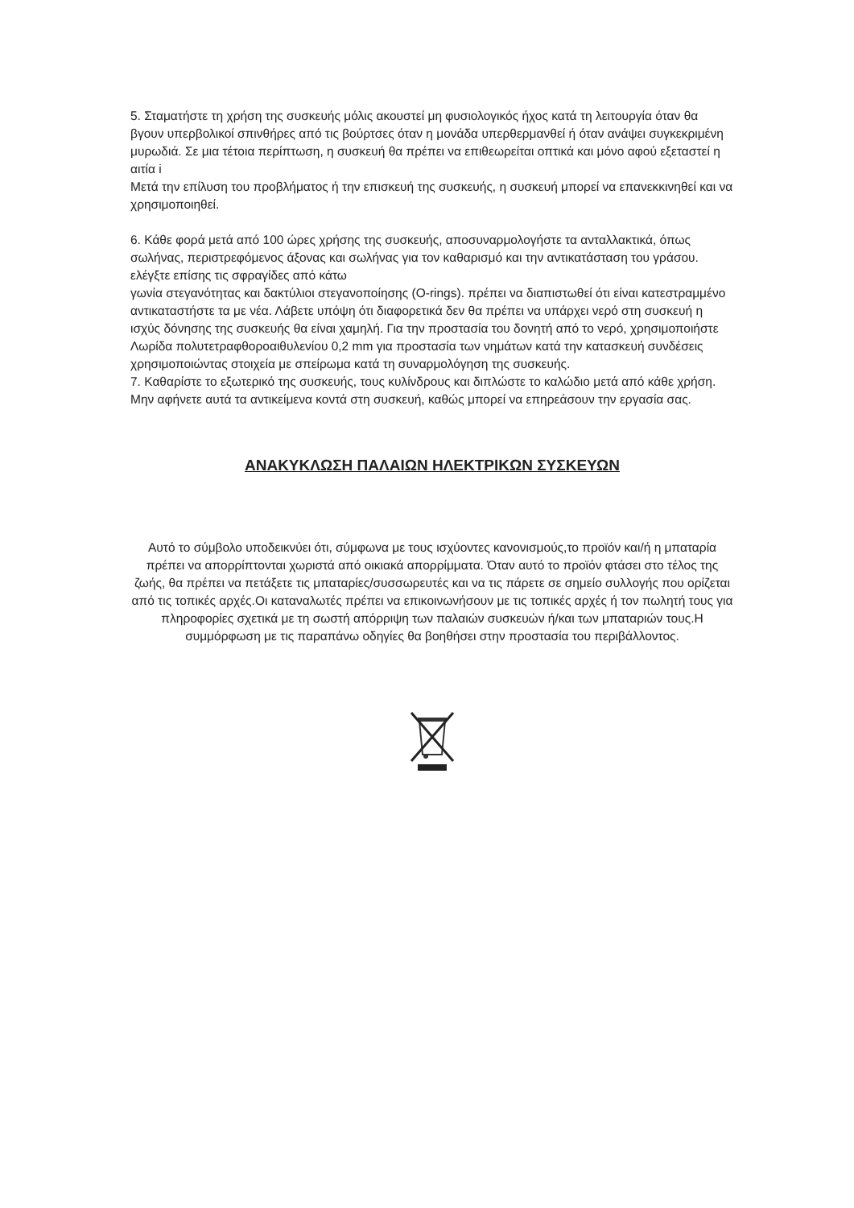5. Σταματήστε τη χρήση της συσκευής μόλις ακουστεί μη φυσιολογικός ήχος κατά τη λειτουργία όταν θα βγουν υπερβολικοί σπινθήρες από τις βούρτσες όταν η μονάδα υπερθερμανθεί ή όταν ανάψει συγκεκριμένη μυρωδιά. Σε μια τέτοια περίπτωση, η συσκευή θα πρέπει να επιθεωρείται οπτικά και μόνο αφού εξεταστεί η αιτία i
Μετά την επίλυση του προβλήματος ή την επισκευή της συσκευής, η συσκευή μπορεί να επανεκκινηθεί και να χρησιμοποιηθεί.
6. Κάθε φορά μετά από 100 ώρες χρήσης της συσκευής, αποσυναρμολογήστε τα ανταλλακτικά, όπως σωλήνας, περιστρεφόμενος άξονας και σωλήνας για τον καθαρισμό και την αντικατάσταση του γράσου. ελέγξτε επίσης τις σφραγίδες από κάτω
γωνία στεγανότητας και δακτύλιοι στεγανοποίησης (O-rings). πρέπει να διαπιστωθεί ότι είναι κατεστραμμένο αντικαταστήστε τα με νέα. Λάβετε υπόψη ότι διαφορετικά δεν θα πρέπει να υπάρχει νερό στη συσκευή η ισχύς δόνησης της συσκευής θα είναι χαμηλή. Για την προστασία του δονητή από το νερό, χρησιμοποιήστε
Λωρίδα πολυτετραφθοροαιθυλενίου 0,2 mm για προστασία των νημάτων κατά την κατασκευή συνδέσεις χρησιμοποιώντας στοιχεία με σπείρωμα κατά τη συναρμολόγηση της συσκευής.
7. Καθαρίστε το εξωτερικό της συσκευής, τους κυλίνδρους και διπλώστε το καλώδιο μετά από κάθε χρήση. Μην αφήνετε αυτά τα αντικείμενα κοντά στη συσκευή, καθώς μπορεί να επηρεάσουν την εργασία σας.
ΑΝΑΚΥΚΛΩΣΗ ΠΑΛΑΙΩΝ ΗΛΕΚΤΡΙΚΩΝ ΣΥΣΚΕΥΩΝ
Αυτό το σύμβολο υποδεικνύει ότι, σύμφωνα με τους ισχύοντες κανονισμούς,το προϊόν και/ή η μπαταρία πρέπει να απορρίπτονται χωριστά από οικιακά απορρίμματα. Όταν αυτό το προϊόν φτάσει στο τέλος της ζωής, θα πρέπει να πετάξετε τις μπαταρίες/συσσωρευτές και να τις πάρετε σε σημείο συλλογής που ορίζεται από τις τοπικές αρχές.Οι καταναλωτές πρέπει να επικοινωνήσουν με τις τοπικές αρχές ή τον πωλητή τους για πληροφορίες σχετικά με τη σωστή απόρριψη των παλαιών συσκευών ή/και των μπαταριών τους.Η συμμόρφωση με τις παραπάνω οδηγίες θα βοηθήσει στην προστασία του περιβάλλοντος.